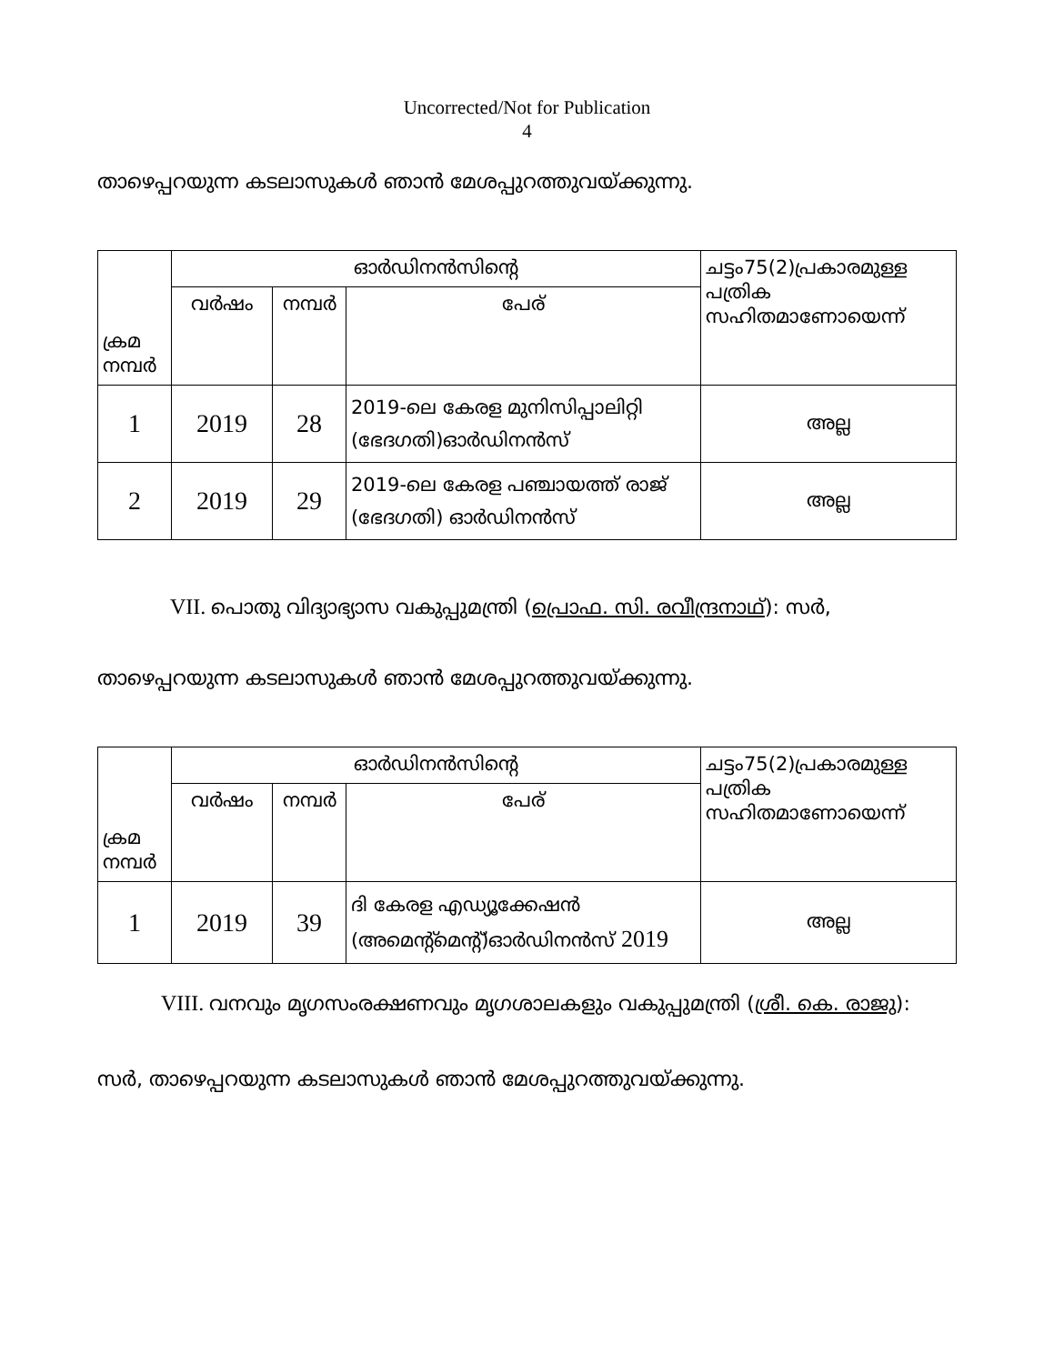Uncorrected/Not for Publication
4
താഴെപ്പറയുന്ന കടലാസുകൾ ഞാൻ മേശപ്പുറത്തുവയ്ക്കുന്നു.
| ക്രമ നമ്പർ | ഓർഡിനൻസിന്റെ | | | ചട്ടം75(2)പ്രകാരമുള്ള പത്രിക സഹിതമാണോയെന്ന് |
| --- | --- | --- | --- | --- |
| | വർഷം | നമ്പർ | പേര് | |
| 1 | 2019 | 28 | 2019-ലെ കേരള മുനിസിപ്പാലിറ്റി (ഭേദഗതി)ഓർഡിനൻസ് | അല്ല |
| 2 | 2019 | 29 | 2019-ലെ കേരള പഞ്ചായത്ത് രാജ് (ഭേദഗതി) ഓർഡിനൻസ് | അല്ല |
VII. പൊതു വിദ്യാഭ്യാസ വകുപ്പുമന്ത്രി (പ്രൊഫ. സി. രവീന്ദ്രനാഥ്): സർ,
താഴെപ്പറയുന്ന കടലാസുകൾ ഞാൻ മേശപ്പുറത്തുവയ്ക്കുന്നു.
| ക്രമ നമ്പർ | ഓർഡിനൻസിന്റെ | | | ചട്ടം75(2)പ്രകാരമുള്ള പത്രിക സഹിതമാണോയെന്ന് |
| --- | --- | --- | --- | --- |
| | വർഷം | നമ്പർ | പേര് | |
| 1 | 2019 | 39 | ദി കേരള എഡ്യൂക്കേഷൻ (അമെന്റ്മെന്റ്)ഓർഡിനൻസ് 2019 | അല്ല |
VIII. വനവും മൃഗസംരക്ഷണവും മൃഗശാലകളും വകുപ്പുമന്ത്രി (ശ്രീ. കെ. രാജു):
സർ, താഴെപ്പറയുന്ന കടലാസുകൾ ഞാൻ മേശപ്പുറത്തുവയ്ക്കുന്നു.